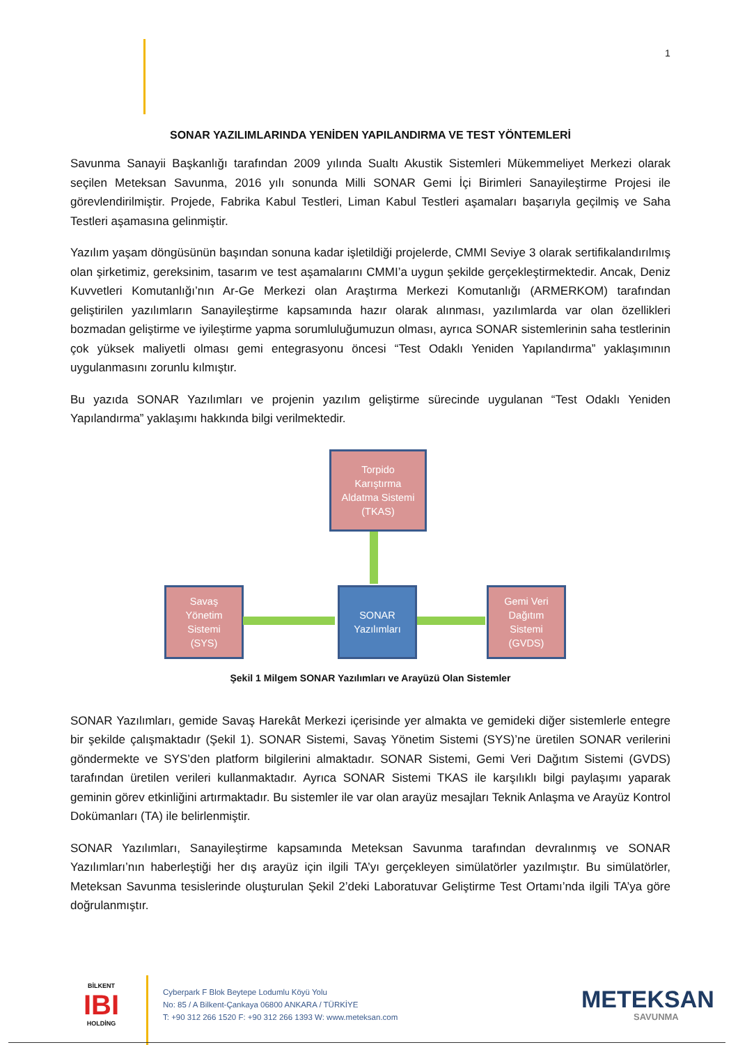1
SONAR YAZILIMLARINDA YENİDEN YAPILANDIRMA VE TEST YÖNTEMLERİ
Savunma Sanayii Başkanlığı tarafından 2009 yılında Sualtı Akustik Sistemleri Mükemmeliyet Merkezi olarak seçilen Meteksan Savunma, 2016 yılı sonunda Milli SONAR Gemi İçi Birimleri Sanayileştirme Projesi ile görevlendirilmiştir. Projede, Fabrika Kabul Testleri, Liman Kabul Testleri aşamaları başarıyla geçilmiş ve Saha Testleri aşamasına gelinmiştir.
Yazılım yaşam döngüsünün başından sonuna kadar işletildiği projelerde, CMMI Seviye 3 olarak sertifikalandırılmış olan şirketimiz, gereksinim, tasarım ve test aşamalarını CMMI’a uygun şekilde gerçekleştirmektedir. Ancak, Deniz Kuvvetleri Komutanlığı’nın Ar-Ge Merkezi olan Araştırma Merkezi Komutanlığı (ARMERKOM) tarafından geliştirilen yazılımların Sanayileştirme kapsamında hazır olarak alınması, yazılımlarda var olan özellikleri bozmadan geliştirme ve iyileştirme yapma sorumluluğumuzun olması, ayrıca SONAR sistemlerinin saha testlerinin çok yüksek maliyetli olması gemi entegrasyonu öncesi “Test Odaklı Yeniden Yapılandırma” yaklaşımının uygulanmasını zorunlu kılmıştır.
Bu yazıda SONAR Yazılımları ve projenin yazılım geliştirme sürecinde uygulanan “Test Odaklı Yeniden Yapılandırma” yaklaşımı hakkında bilgi verilmektedir.
Torpido
Karıştırma
Aldatma Sistemi
(TKAS)
Savaş
Yönetim
Sistemi
(SYS)
SONAR
Yazılımları
Gemi Veri
Dağıtım
Sistemi
(GVDS)
Şekil 1 Milgem SONAR Yazılımları ve Arayüzü Olan Sistemler
SONAR Yazılımları, gemide Savaş Harekât Merkezi içerisinde yer almakta ve gemideki diğer sistemlerle entegre bir şekilde çalışmaktadır (Şekil 1). SONAR Sistemi, Savaş Yönetim Sistemi (SYS)’ne üretilen SONAR verilerini göndermekte ve SYS’den platform bilgilerini almaktadır. SONAR Sistemi, Gemi Veri Dağıtım Sistemi (GVDS) tarafından üretilen verileri kullanmaktadır. Ayrıca SONAR Sistemi TKAS ile karşılıklı bilgi paylaşımı yaparak geminin görev etkinliğini artırmaktadır. Bu sistemler ile var olan arayüz mesajları Teknik Anlaşma ve Arayüz Kontrol Dokümanları (TA) ile belirlenmiştir.
SONAR Yazılımları, Sanayileştirme kapsamında Meteksan Savunma tarafından devralınmış ve SONAR Yazılımları’nın haberleştiği her dış arayüz için ilgili TA’yı gerçekleyen simülatörler yazılmıştır. Bu simülatörler, Meteksan Savunma tesislerinde oluşturulan Şekil 2’deki Laboratuvar Geliştirme Test Ortamı’nda ilgili TA’ya göre doğrulanmıştır.
BİLKENT
IBI
HOLDİNG
Cyberpark F Blok Beytepe Lodumlu Köyü Yolu
No: 85 / A Bilkent-Çankaya 06800 ANKARA / TÜRKİYE
T: +90 312 266 1520 F: +90 312 266 1393 W: www.meteksan.com
METEKSAN
SAVUNMA